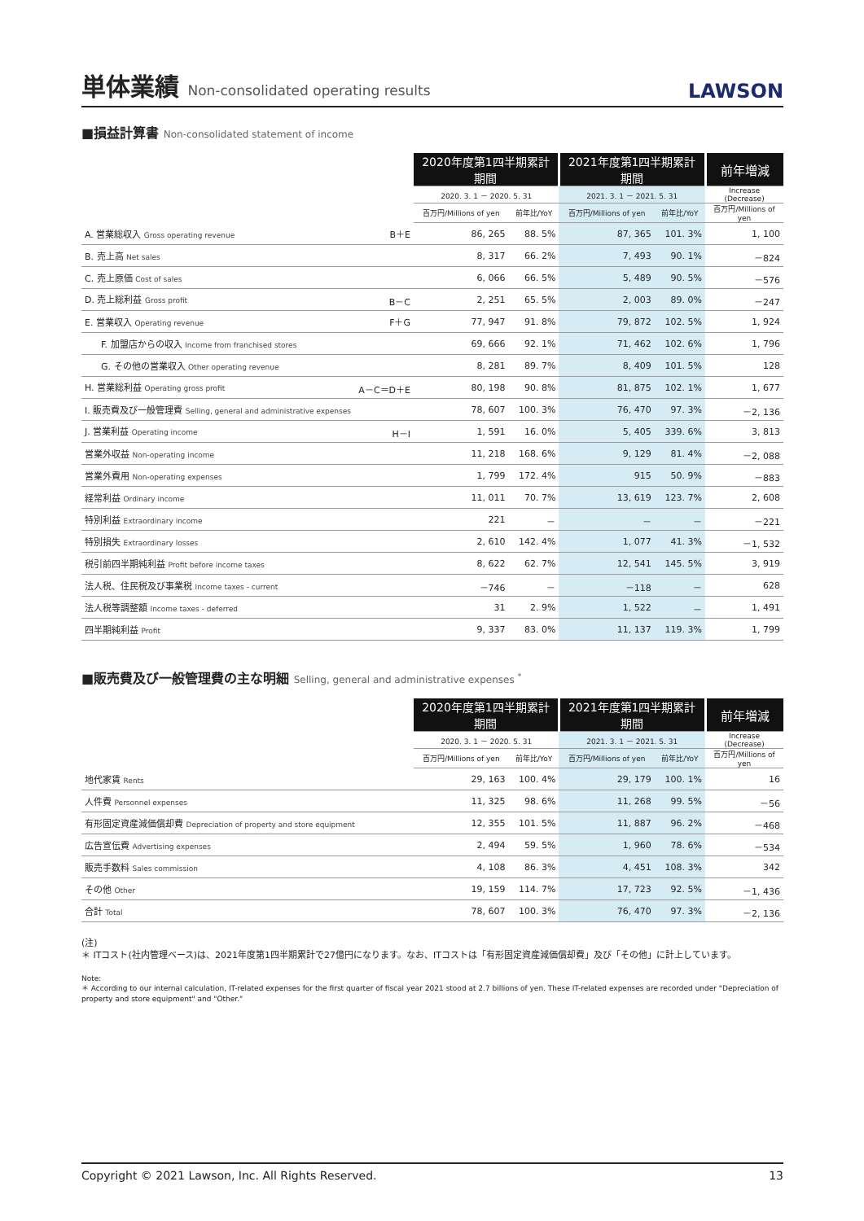単体業績 Non-consolidated operating results
LAWSON
■損益計算書 Non-consolidated statement of income
| | 2020年度第1四半期累計期間 | | 2021年度第1四半期累計期間 | | 前年増減 |
| --- | --- | --- | --- | --- | --- |
| | 2020. 3. 1 － 2020. 5. 31 | | 2021. 3. 1 － 2021. 5. 31 | | Increase (Decrease) |
| | 百万円/Millions of yen | 前年比/YoY | 百万円/Millions of yen | 前年比/YoY | 百万円/Millions of yen |
| A. 営業総収入 Gross operating revenue B＋E | 86, 265 | 88. 5% | 87, 365 | 101. 3% | 1, 100 |
| B. 売上高 Net sales | 8, 317 | 66. 2% | 7, 493 | 90. 1% | －824 |
| C. 売上原価 Cost of sales | 6, 066 | 66. 5% | 5, 489 | 90. 5% | －576 |
| D. 売上総利益 Gross profit B－C | 2, 251 | 65. 5% | 2, 003 | 89. 0% | －247 |
| E. 営業収入 Operating revenue F＋G | 77, 947 | 91. 8% | 79, 872 | 102. 5% | 1, 924 |
| F. 加盟店からの収入 Income from franchised stores | 69, 666 | 92. 1% | 71, 462 | 102. 6% | 1, 796 |
| G. その他の営業収入 Other operating revenue | 8, 281 | 89. 7% | 8, 409 | 101. 5% | 128 |
| H. 営業総利益 Operating gross profit A－C＝D＋E | 80, 198 | 90. 8% | 81, 875 | 102. 1% | 1, 677 |
| I. 販売費及び一般管理費 Selling, general and administrative expenses | 78, 607 | 100. 3% | 76, 470 | 97. 3% | －2, 136 |
| J. 営業利益 Operating income H－I | 1, 591 | 16. 0% | 5, 405 | 339. 6% | 3, 813 |
| 営業外収益 Non-operating income | 11, 218 | 168. 6% | 9, 129 | 81. 4% | －2, 088 |
| 営業外費用 Non-operating expenses | 1, 799 | 172. 4% | 915 | 50. 9% | －883 |
| 経常利益 Ordinary income | 11, 011 | 70. 7% | 13, 619 | 123. 7% | 2, 608 |
| 特別利益 Extraordinary income | 221 | － | － | － | －221 |
| 特別損失 Extraordinary losses | 2, 610 | 142. 4% | 1, 077 | 41. 3% | －1, 532 |
| 税引前四半期純利益 Profit before income taxes | 8, 622 | 62. 7% | 12, 541 | 145. 5% | 3, 919 |
| 法人税、住民税及び事業税 Income taxes - current | －746 | － | －118 | － | 628 |
| 法人税等調整額 Income taxes - deferred | 31 | 2. 9% | 1, 522 | － | 1, 491 |
| 四半期純利益 Profit | 9, 337 | 83. 0% | 11, 137 | 119. 3% | 1, 799 |
■販売費及び一般管理費の主な明細 Selling, general and administrative expenses <sup>*</sup>
| | 2020年度第1四半期累計期間 | | 2021年度第1四半期累計期間 | | 前年増減 |
| --- | --- | --- | --- | --- | --- |
| | 2020. 3. 1 － 2020. 5. 31 | | 2021. 3. 1 － 2021. 5. 31 | | Increase (Decrease) |
| | 百万円/Millions of yen | 前年比/YoY | 百万円/Millions of yen | 前年比/YoY | 百万円/Millions of yen |
| 地代家賃 Rents | 29, 163 | 100. 4% | 29, 179 | 100. 1% | 16 |
| 人件費 Personnel expenses | 11, 325 | 98. 6% | 11, 268 | 99. 5% | －56 |
| 有形固定資産減価償却費 Depreciation of property and store equipment | 12, 355 | 101. 5% | 11, 887 | 96. 2% | －468 |
| 広告宣伝費 Advertising expenses | 2, 494 | 59. 5% | 1, 960 | 78. 6% | －534 |
| 販売手数料 Sales commission | 4, 108 | 86. 3% | 4, 451 | 108. 3% | 342 |
| その他 Other | 19, 159 | 114. 7% | 17, 723 | 92. 5% | －1, 436 |
| 合計 Total | 78, 607 | 100. 3% | 76, 470 | 97. 3% | －2, 136 |
(注)
＊ ITコスト(社内管理ベース)は、2021年度第1四半期累計で27億円になります。なお、ITコストは「有形固定資産減価償却費」及び「その他」に計上しています。
Note:
＊ According to our internal calculation, IT-related expenses for the first quarter of fiscal year 2021 stood at 2.7 billions of yen. These IT-related expenses are recorded under "Depreciation of property and store equipment" and "Other."
Copyright © 2021 Lawson, Inc. All Rights Reserved. 13